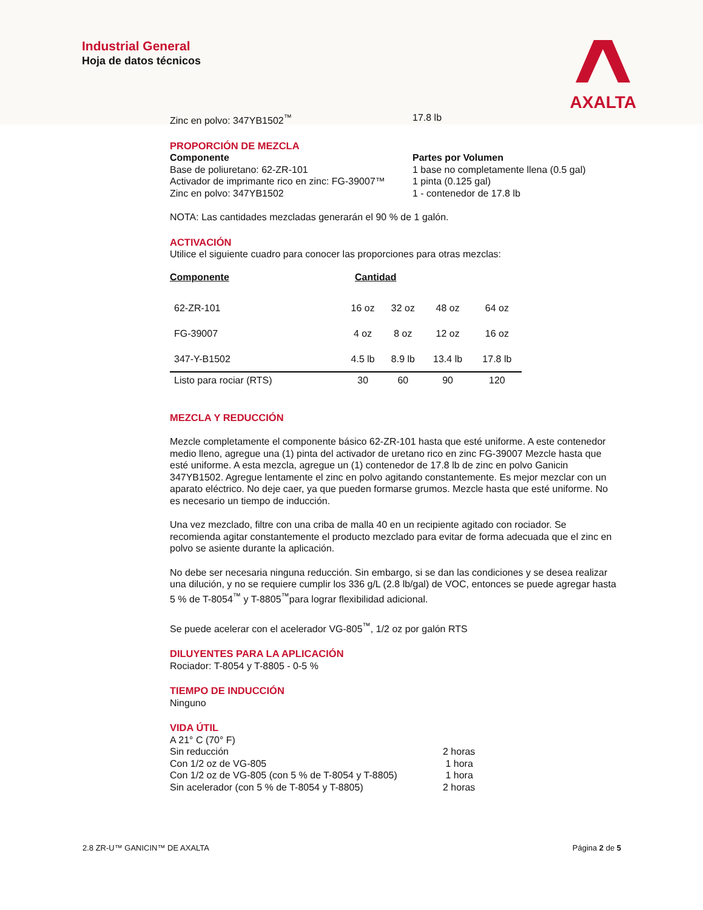Industrial General
Hoja de datos técnicos
AXALTA
Zinc en polvo: 347YB1502<sup>™</sup> 17.8 lb
PROPORCIÓN DE MEZCLA
Componente
Base de poliuretano: 62-ZR-101
Activador de imprimante rico en zinc: FG-39007™
Zinc en polvo: 347YB1502
Partes por Volumen
1 base no completamente llena (0.5 gal)
1 pinta (0.125 gal)
1 - contenedor de 17.8 lb
NOTA: Las cantidades mezcladas generarán el 90 % de 1 galón.
ACTIVACIÓN
Utilice el siguiente cuadro para conocer las proporciones para otras mezclas:
| Componente | Cantidad | | | |
| --- | --- | --- | --- | --- |
| 62-ZR-101 | 16 oz | 32 oz | 48 oz | 64 oz |
| FG-39007 | 4 oz | 8 oz | 12 oz | 16 oz |
| 347-Y-B1502 | 4.5 lb | 8.9 lb | 13.4 lb | 17.8 lb |
| Listo para rociar (RTS) | 30 | 60 | 90 | 120 |
MEZCLA Y REDUCCIÓN
Mezcle completamente el componente básico 62-ZR-101 hasta que esté uniforme. A este contenedor medio lleno, agregue una (1) pinta del activador de uretano rico en zinc FG-39007 Mezcle hasta que esté uniforme. A esta mezcla, agregue un (1) contenedor de 17.8 lb de zinc en polvo Ganicin 347YB1502. Agregue lentamente el zinc en polvo agitando constantemente. Es mejor mezclar con un aparato eléctrico. No deje caer, ya que pueden formarse grumos. Mezcle hasta que esté uniforme. No es necesario un tiempo de inducción.
Una vez mezclado, filtre con una criba de malla 40 en un recipiente agitado con rociador. Se recomienda agitar constantemente el producto mezclado para evitar de forma adecuada que el zinc en polvo se asiente durante la aplicación.
No debe ser necesaria ninguna reducción. Sin embargo, si se dan las condiciones y se desea realizar una dilución, y no se requiere cumplir los 336 g/L (2.8 lb/gal) de VOC, entonces se puede agregar hasta 5 % de T-8054<sup>™</sup> y T-8805<sup>™</sup>para lograr flexibilidad adicional.
Se puede acelerar con el acelerador VG-805<sup>™</sup>, 1/2 oz por galón RTS
DILUYENTES PARA LA APLICACIÓN
Rociador: T-8054 y T-8805 - 0-5 %
TIEMPO DE INDUCCIÓN
Ninguno
VIDA ÚTIL
| A 21° C (70° F) | |
| Sin reducción | 2 horas |
| Con 1/2 oz de VG-805 | 1 hora |
| Con 1/2 oz de VG-805 (con 5 % de T-8054 y T-8805) | 1 hora |
| Sin acelerador (con 5 % de T-8054 y T-8805) | 2 horas |
2.8 ZR-U™ GANICIN™ DE AXALTA Página 2 de 5